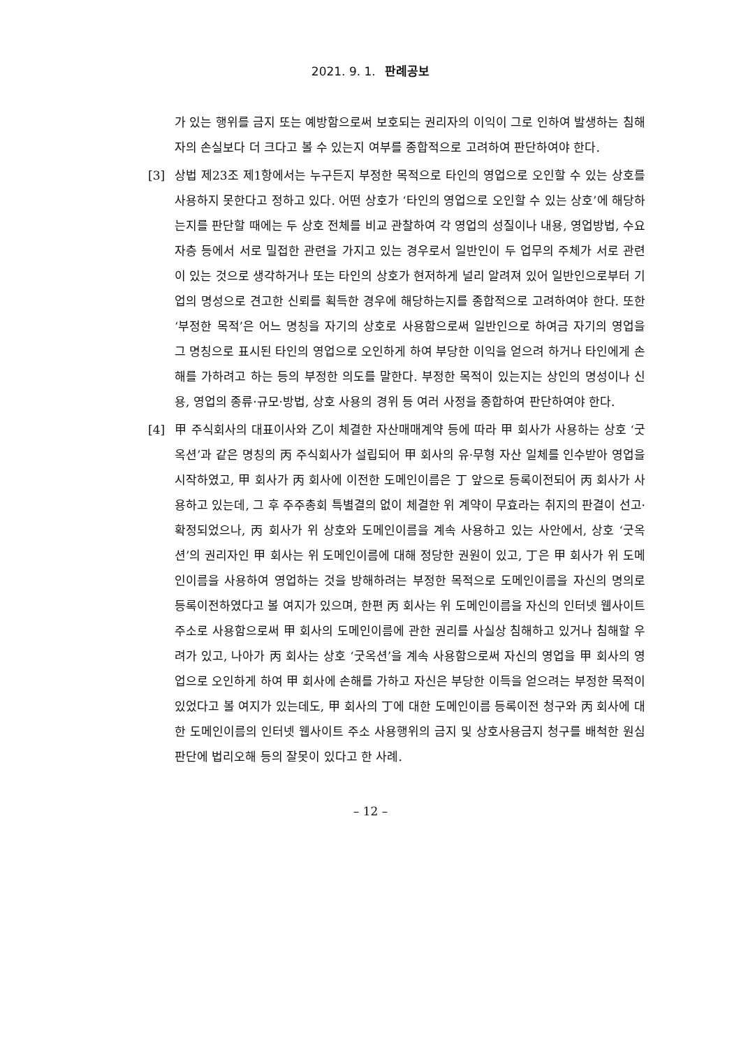2021. 9. 1. 판례공보
가 있는 행위를 금지 또는 예방함으로써 보호되는 권리자의 이익이 그로 인하여 발생하는 침해자의 손실보다 더 크다고 볼 수 있는지 여부를 종합적으로 고려하여 판단하여야 한다.
[3] 상법 제23조 제1항에서는 누구든지 부정한 목적으로 타인의 영업으로 오인할 수 있는 상호를 사용하지 못한다고 정하고 있다. 어떤 상호가 ‘타인의 영업으로 오인할 수 있는 상호’에 해당하는지를 판단할 때에는 두 상호 전체를 비교 관찰하여 각 영업의 성질이나 내용, 영업방법, 수요자층 등에서 서로 밀접한 관련을 가지고 있는 경우로서 일반인이 두 업무의 주체가 서로 관련이 있는 것으로 생각하거나 또는 타인의 상호가 현저하게 널리 알려져 있어 일반인으로부터 기업의 명성으로 견고한 신뢰를 획득한 경우에 해당하는지를 종합적으로 고려하여야 한다. 또한 ‘부정한 목적’은 어느 명칭을 자기의 상호로 사용함으로써 일반인으로 하여금 자기의 영업을 그 명칭으로 표시된 타인의 영업으로 오인하게 하여 부당한 이익을 얻으려 하거나 타인에게 손해를 가하려고 하는 등의 부정한 의도를 말한다. 부정한 목적이 있는지는 상인의 명성이나 신용, 영업의 종류·규모·방법, 상호 사용의 경위 등 여러 사정을 종합하여 판단하여야 한다.
[4] 甲 주식회사의 대표이사와 乙이 체결한 자산매매계약 등에 따라 甲 회사가 사용하는 상호 ‘굿옥션’과 같은 명칭의 丙 주식회사가 설립되어 甲 회사의 유·무형 자산 일체를 인수받아 영업을 시작하였고, 甲 회사가 丙 회사에 이전한 도메인이름은 丁 앞으로 등록이전되어 丙 회사가 사용하고 있는데, 그 후 주주총회 특별결의 없이 체결한 위 계약이 무효라는 취지의 판결이 선고·확정되었으나, 丙 회사가 위 상호와 도메인이름을 계속 사용하고 있는 사안에서, 상호 ‘굿옥션’의 권리자인 甲 회사는 위 도메인이름에 대해 정당한 권원이 있고, 丁은 甲 회사가 위 도메인이름을 사용하여 영업하는 것을 방해하려는 부정한 목적으로 도메인이름을 자신의 명의로 등록이전하였다고 볼 여지가 있으며, 한편 丙 회사는 위 도메인이름을 자신의 인터넷 웹사이트 주소로 사용함으로써 甲 회사의 도메인이름에 관한 권리를 사실상 침해하고 있거나 침해할 우려가 있고, 나아가 丙 회사는 상호 ‘굿옥션’을 계속 사용함으로써 자신의 영업을 甲 회사의 영업으로 오인하게 하여 甲 회사에 손해를 가하고 자신은 부당한 이득을 얻으려는 부정한 목적이 있었다고 볼 여지가 있는데도, 甲 회사의 丁에 대한 도메인이름 등록이전 청구와 丙 회사에 대한 도메인이름의 인터넷 웹사이트 주소 사용행위의 금지 및 상호사용금지 청구를 배척한 원심판단에 법리오해 등의 잘못이 있다고 한 사례.
– 12 –